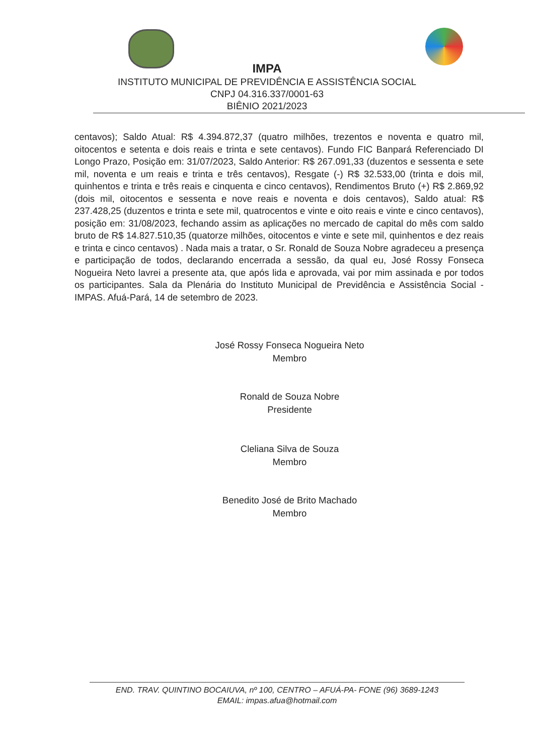IMPA
INSTITUTO MUNICIPAL DE PREVIDÊNCIA E ASSISTÊNCIA SOCIAL
CNPJ 04.316.337/0001-63
BIÊNIO 2021/2023
centavos); Saldo Atual: R$ 4.394.872,37 (quatro milhões, trezentos e noventa e quatro mil, oitocentos e setenta e dois reais e trinta e sete centavos). Fundo FIC Banpará Referenciado DI Longo Prazo, Posição em: 31/07/2023, Saldo Anterior: R$ 267.091,33 (duzentos e sessenta e sete mil, noventa e um reais e trinta e três centavos), Resgate (-) R$ 32.533,00 (trinta e dois mil, quinhentos e trinta e três reais e cinquenta e cinco centavos), Rendimentos Bruto (+) R$ 2.869,92 (dois mil, oitocentos e sessenta e nove reais e noventa e dois centavos), Saldo atual: R$ 237.428,25 (duzentos e trinta e sete mil, quatrocentos e vinte e oito reais e vinte e cinco centavos), posição em: 31/08/2023, fechando assim as aplicações no mercado de capital do mês com saldo bruto de R$ 14.827.510,35 (quatorze milhões, oitocentos e vinte e sete mil, quinhentos e dez reais e trinta e cinco centavos) . Nada mais a tratar, o Sr. Ronald de Souza Nobre agradeceu a presença e participação de todos, declarando encerrada a sessão, da qual eu, José Rossy Fonseca Nogueira Neto lavrei a presente ata, que após lida e aprovada, vai por mim assinada e por todos os participantes. Sala da Plenária do Instituto Municipal de Previdência e Assistência Social - IMPAS. Afuá-Pará, 14 de setembro de 2023.
José Rossy Fonseca Nogueira Neto
Membro
Ronald de Souza Nobre
Presidente
Cleliana Silva de Souza
Membro
Benedito José de Brito Machado
Membro
END. TRAV. QUINTINO BOCAIUVA, nº 100, CENTRO – AFUÁ-PA- FONE (96) 3689-1243
EMAIL: impas.afua@hotmail.com